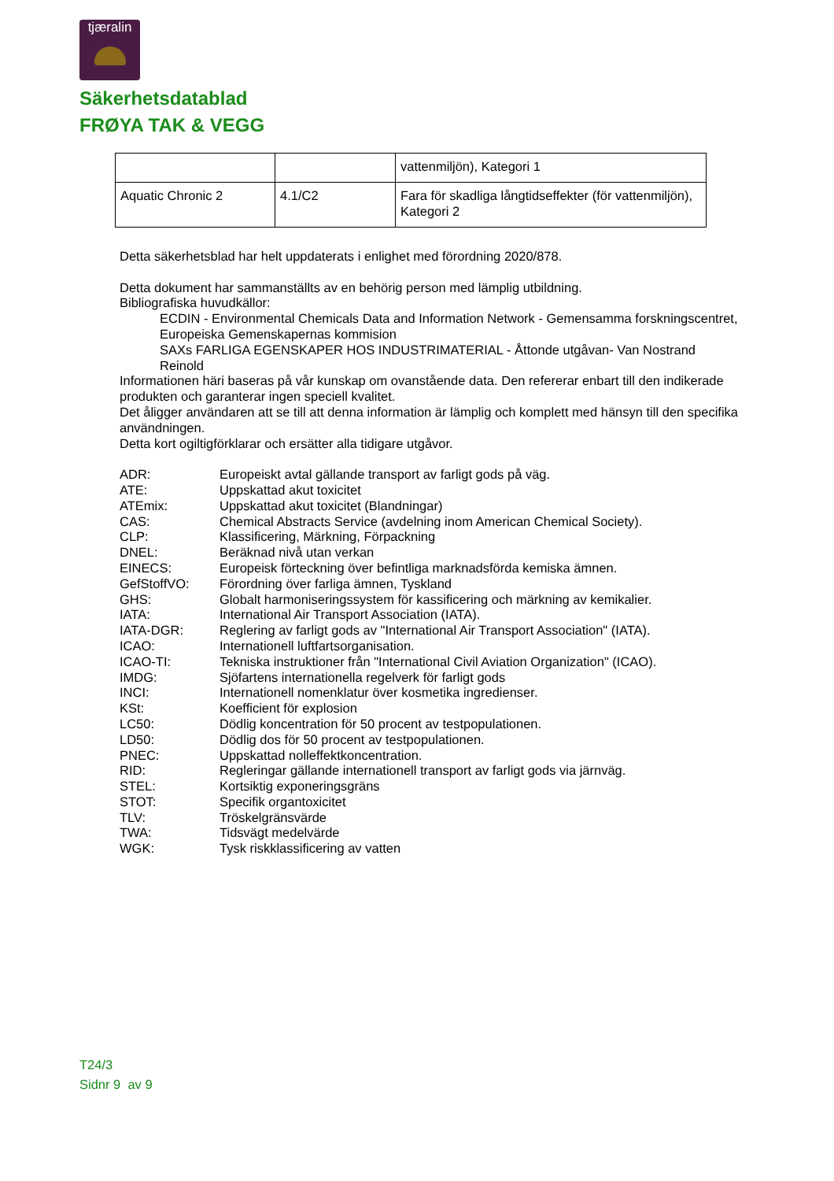tjæralin
Säkerhetsdatablad
FRØYA TAK & VEGG
| | | vattenmiljön), Kategori 1 |
| Aquatic Chronic 2 | 4.1/C2 | Fara för skadliga långtidseffekter (för vattenmiljön), Kategori 2 |
Detta säkerhetsblad har helt uppdaterats i enlighet med förordning 2020/878.
Detta dokument har sammanställts av en behörig person med lämplig utbildning.
Bibliografiska huvudkällor:
ECDIN - Environmental Chemicals Data and Information Network - Gemensamma forskningscentret, Europeiska Gemenskapernas kommision
SAXs FARLIGA EGENSKAPER HOS INDUSTRIMATERIAL - Åttonde utgåvan- Van Nostrand Reinold
Informationen häri baseras på vår kunskap om ovanstående data. Den refererar enbart till den indikerade produkten och garanterar ingen speciell kvalitet.
Det åligger användaren att se till att denna information är lämplig och komplett med hänsyn till den specifika användningen.
Detta kort ogiltigförklarar och ersätter alla tidigare utgåvor.
ADR:
Europeiskt avtal gällande transport av farligt gods på väg.
ATE:
Uppskattad akut toxicitet
ATEmix:
Uppskattad akut toxicitet (Blandningar)
CAS:
Chemical Abstracts Service (avdelning inom American Chemical Society).
CLP:
Klassificering, Märkning, Förpackning
DNEL:
Beräknad nivå utan verkan
EINECS:
Europeisk förteckning över befintliga marknadsförda kemiska ämnen.
GefStoffVO:
Förordning över farliga ämnen, Tyskland
GHS:
Globalt harmoniseringssystem för kassificering och märkning av kemikalier.
IATA:
International Air Transport Association (IATA).
IATA-DGR:
Reglering av farligt gods av "International Air Transport Association" (IATA).
ICAO:
Internationell luftfartsorganisation.
ICAO-TI:
Tekniska instruktioner från "International Civil Aviation Organization" (ICAO).
IMDG:
Sjöfartens internationella regelverk för farligt gods
INCI:
Internationell nomenklatur över kosmetika ingredienser.
KSt:
Koefficient för explosion
LC50:
Dödlig koncentration för 50 procent av testpopulationen.
LD50:
Dödlig dos för 50 procent av testpopulationen.
PNEC:
Uppskattad nolleffektkoncentration.
RID:
Regleringar gällande internationell transport av farligt gods via järnväg.
STEL:
Kortsiktig exponeringsgräns
STOT:
Specifik organtoxicitet
TLV:
Tröskelgränsvärde
TWA:
Tidsvägt medelvärde
WGK:
Tysk riskklassificering av vatten
T24/3
Sidnr 9 av 9